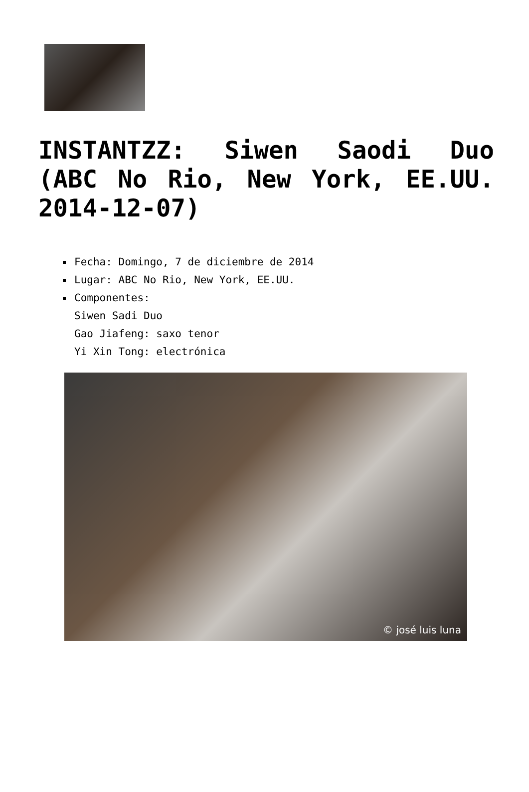INSTANTZZ: Siwen Saodi Duo (ABC No Rio, New York, EE.UU. 2014-12-07)
Fecha: Domingo, 7 de diciembre de 2014
Lugar: ABC No Rio, New York, EE.UU.
Componentes:
Siwen Sadi Duo
Gao Jiafeng: saxo tenor
Yi Xin Tong: electrónica
© josé luis luna